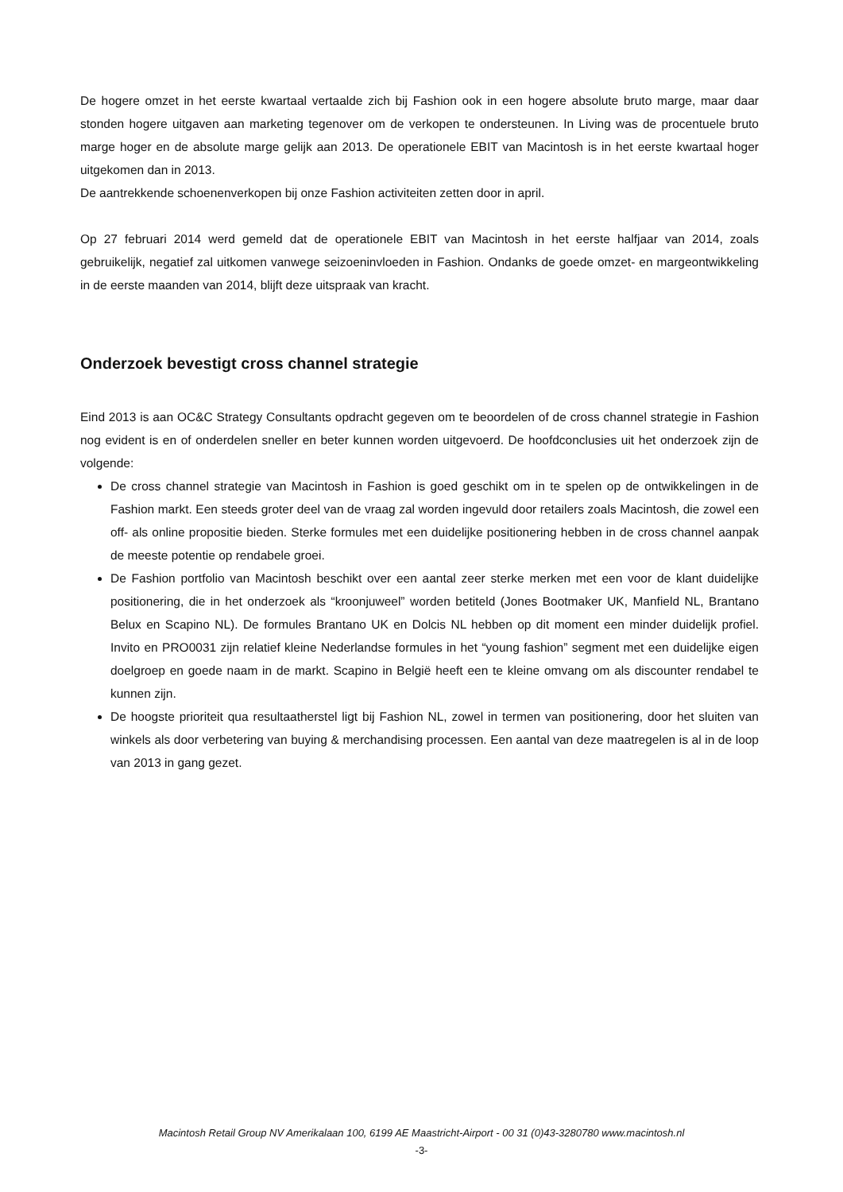De hogere omzet in het eerste kwartaal vertaalde zich bij Fashion ook in een hogere absolute bruto marge, maar daar stonden hogere uitgaven aan marketing tegenover om de verkopen te ondersteunen. In Living was de procentuele bruto marge hoger en de absolute marge gelijk aan 2013. De operationele EBIT van Macintosh is in het eerste kwartaal hoger uitgekomen dan in 2013.
De aantrekkende schoenenverkopen bij onze Fashion activiteiten zetten door in april.
Op 27 februari 2014 werd gemeld dat de operationele EBIT van Macintosh in het eerste halfjaar van 2014, zoals gebruikelijk, negatief zal uitkomen vanwege seizoeninvloeden in Fashion. Ondanks de goede omzet- en margeontwikkeling in de eerste maanden van 2014, blijft deze uitspraak van kracht.
Onderzoek bevestigt cross channel strategie
Eind 2013 is aan OC&C Strategy Consultants opdracht gegeven om te beoordelen of de cross channel strategie in Fashion nog evident is en of onderdelen sneller en beter kunnen worden uitgevoerd. De hoofdconclusies uit het onderzoek zijn de volgende:
De cross channel strategie van Macintosh in Fashion is goed geschikt om in te spelen op de ontwikkelingen in de Fashion markt. Een steeds groter deel van de vraag zal worden ingevuld door retailers zoals Macintosh, die zowel een off- als online propositie bieden. Sterke formules met een duidelijke positionering hebben in de cross channel aanpak de meeste potentie op rendabele groei.
De Fashion portfolio van Macintosh beschikt over een aantal zeer sterke merken met een voor de klant duidelijke positionering, die in het onderzoek als “kroonjuweel” worden betiteld (Jones Bootmaker UK, Manfield NL, Brantano Belux en Scapino NL). De formules Brantano UK en Dolcis NL hebben op dit moment een minder duidelijk profiel. Invito en PRO0031 zijn relatief kleine Nederlandse formules in het “young fashion” segment met een duidelijke eigen doelgroep en goede naam in de markt. Scapino in België heeft een te kleine omvang om als discounter rendabel te kunnen zijn.
De hoogste prioriteit qua resultaatherstel ligt bij Fashion NL, zowel in termen van positionering, door het sluiten van winkels als door verbetering van buying & merchandising processen. Een aantal van deze maatregelen is al in de loop van 2013 in gang gezet.
Macintosh Retail Group NV Amerikalaan 100, 6199 AE Maastricht-Airport - 00 31 (0)43-3280780 www.macintosh.nl
-3-